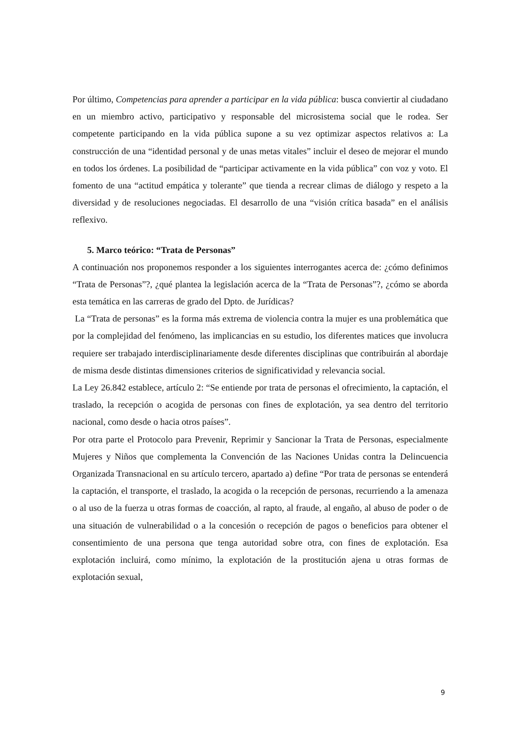Por último, Competencias para aprender a participar en la vida pública: busca conviertir al ciudadano en un miembro activo, participativo y responsable del microsistema social que le rodea. Ser competente participando en la vida pública supone a su vez optimizar aspectos relativos a: La construcción de una “identidad personal y de unas metas vitales” incluir el deseo de mejorar el mundo en todos los órdenes. La posibilidad de “participar activamente en la vida pública” con voz y voto. El fomento de una “actitud empática y tolerante” que tienda a recrear climas de diálogo y respeto a la diversidad y de resoluciones negociadas. El desarrollo de una “visión crítica basada” en el análisis reflexivo.
5. Marco teórico: “Trata de Personas”
A continuación nos proponemos responder a los siguientes interrogantes acerca de: ¿cómo definimos “Trata de Personas”?, ¿qué plantea la legislación acerca de la “Trata de Personas”?, ¿cómo se aborda esta temática en las carreras de grado del Dpto. de Jurídicas?
La “Trata de personas” es la forma más extrema de violencia contra la mujer es una problemática que por la complejidad del fenómeno, las implicancias en su estudio, los diferentes matices que involucra requiere ser trabajado interdisciplinariamente desde diferentes disciplinas que contribuirán al abordaje de misma desde distintas dimensiones criterios de significatividad y relevancia social.
La Ley 26.842 establece, artículo 2: “Se entiende por trata de personas el ofrecimiento, la captación, el traslado, la recepción o acogida de personas con fines de explotación, ya sea dentro del territorio nacional, como desde o hacia otros países”.
Por otra parte el Protocolo para Prevenir, Reprimir y Sancionar la Trata de Personas, especialmente Mujeres y Niños que complementa la Convención de las Naciones Unidas contra la Delincuencia Organizada Transnacional en su artículo tercero, apartado a) define “Por trata de personas se entenderá la captación, el transporte, el traslado, la acogida o la recepción de personas, recurriendo a la amenaza o al uso de la fuerza u otras formas de coacción, al rapto, al fraude, al engaño, al abuso de poder o de una situación de vulnerabilidad o a la concesión o recepción de pagos o beneficios para obtener el consentimiento de una persona que tenga autoridad sobre otra, con fines de explotación. Esa explotación incluirá, como mínimo, la explotación de la prostitución ajena u otras formas de explotación sexual,
9